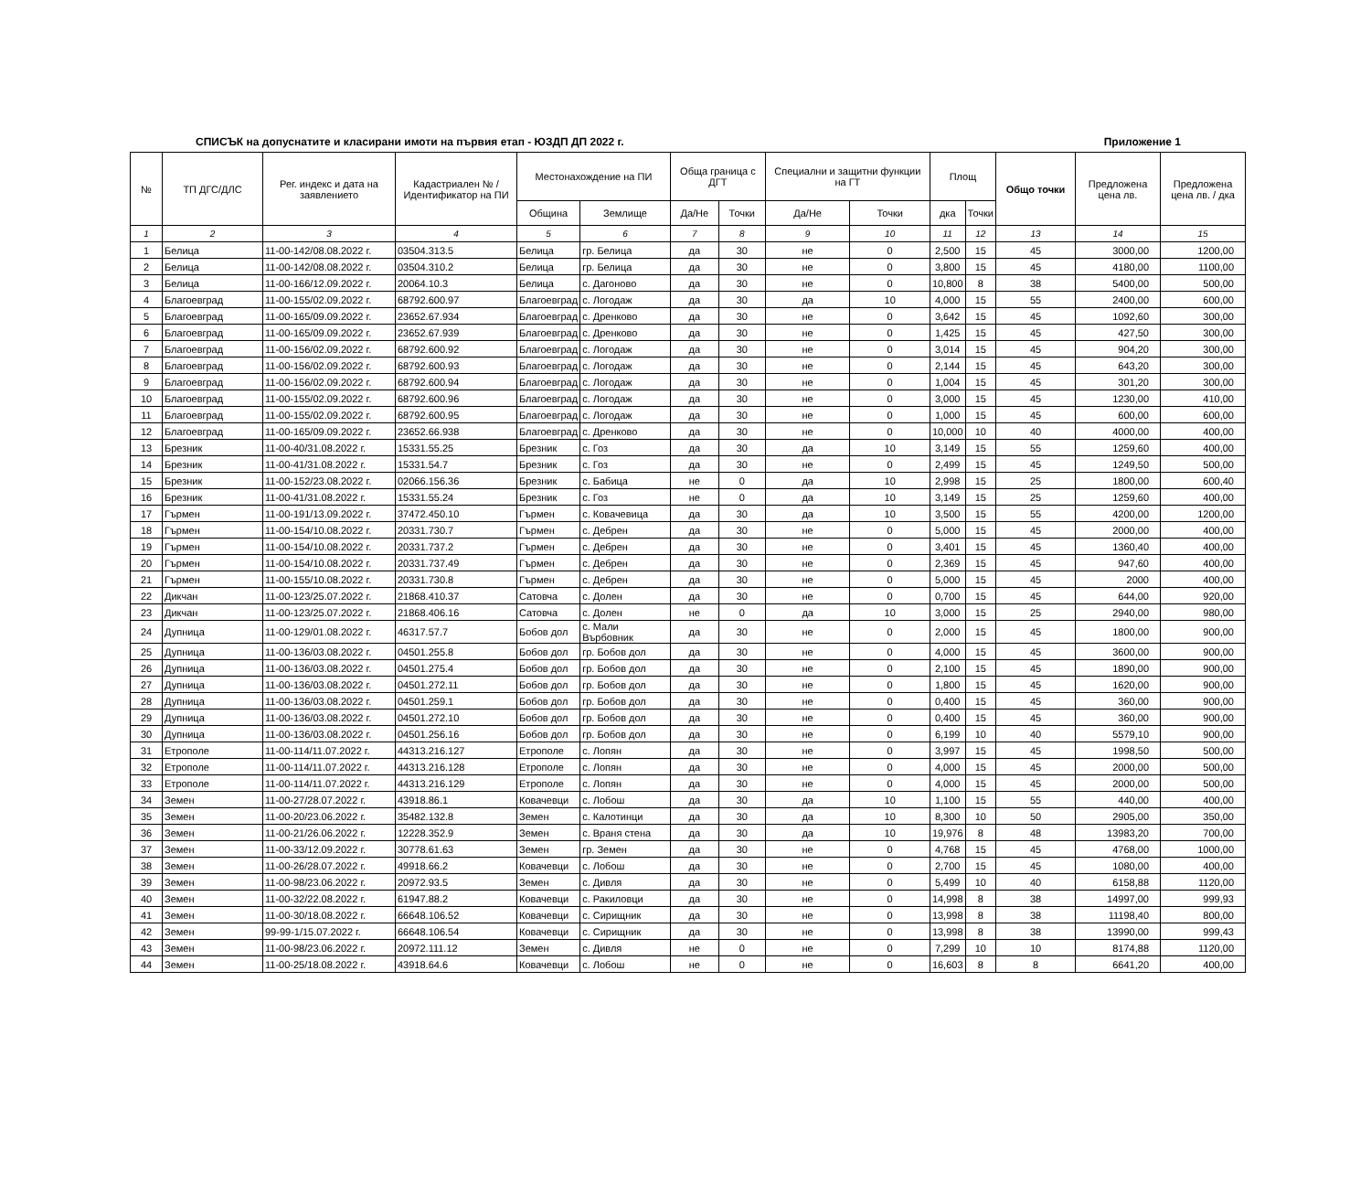СПИСЪК на допуснатите и класирани имоти на първия етап - ЮЗДП ДП 2022 г. Приложение 1
| № | ТП ДГС/ДЛС | Рег. индекс и дата на заявлението | Кадастриален № / Идентификатор на ПИ | Местонахождение на ПИ | | Обща граница с ДГТ | | Специални и защитни функции на ГТ | | Площ | | Общо точки | Предложена цена лв. | Предложена цена лв. / дка |
| --- | --- | --- | --- | --- | --- | --- | --- | --- | --- | --- | --- | --- | --- | --- |
| | | | | Община | Землище | Да/Не | Точки | Да/Не | Точки | дка | Точки | | | |
| 1 | 2 | 3 | 4 | 5 | 6 | 7 | 8 | 9 | 10 | 11 | 12 | 13 | 14 | 15 |
| 1 | Белица | 11-00-142/08.08.2022 г. | 03504.313.5 | Белица | гр. Белица | да | 30 | не | 0 | 2,500 | 15 | 45 | 3000,00 | 1200,00 |
| 2 | Белица | 11-00-142/08.08.2022 г. | 03504.310.2 | Белица | гр. Белица | да | 30 | не | 0 | 3,800 | 15 | 45 | 4180,00 | 1100,00 |
| 3 | Белица | 11-00-166/12.09.2022 г. | 20064.10.3 | Белица | с. Дагоново | да | 30 | не | 0 | 10,800 | 8 | 38 | 5400,00 | 500,00 |
| 4 | Благоевград | 11-00-155/02.09.2022 г. | 68792.600.97 | Благоевград | с. Логодаж | да | 30 | да | 10 | 4,000 | 15 | 55 | 2400,00 | 600,00 |
| 5 | Благоевград | 11-00-165/09.09.2022 г. | 23652.67.934 | Благоевград | с. Дренково | да | 30 | не | 0 | 3,642 | 15 | 45 | 1092,60 | 300,00 |
| 6 | Благоевград | 11-00-165/09.09.2022 г. | 23652.67.939 | Благоевград | с. Дренково | да | 30 | не | 0 | 1,425 | 15 | 45 | 427,50 | 300,00 |
| 7 | Благоевград | 11-00-156/02.09.2022 г. | 68792.600.92 | Благоевград | с. Логодаж | да | 30 | не | 0 | 3,014 | 15 | 45 | 904,20 | 300,00 |
| 8 | Благоевград | 11-00-156/02.09.2022 г. | 68792.600.93 | Благоевград | с. Логодаж | да | 30 | не | 0 | 2,144 | 15 | 45 | 643,20 | 300,00 |
| 9 | Благоевград | 11-00-156/02.09.2022 г. | 68792.600.94 | Благоевград | с. Логодаж | да | 30 | не | 0 | 1,004 | 15 | 45 | 301,20 | 300,00 |
| 10 | Благоевград | 11-00-155/02.09.2022 г. | 68792.600.96 | Благоевград | с. Логодаж | да | 30 | не | 0 | 3,000 | 15 | 45 | 1230,00 | 410,00 |
| 11 | Благоевград | 11-00-155/02.09.2022 г. | 68792.600.95 | Благоевград | с. Логодаж | да | 30 | не | 0 | 1,000 | 15 | 45 | 600,00 | 600,00 |
| 12 | Благоевград | 11-00-165/09.09.2022 г. | 23652.66.938 | Благоевград | с. Дренково | да | 30 | не | 0 | 10,000 | 10 | 40 | 4000,00 | 400,00 |
| 13 | Брезник | 11-00-40/31.08.2022 г. | 15331.55.25 | Брезник | с. Гоз | да | 30 | да | 10 | 3,149 | 15 | 55 | 1259,60 | 400,00 |
| 14 | Брезник | 11-00-41/31.08.2022 г. | 15331.54.7 | Брезник | с. Гоз | да | 30 | не | 0 | 2,499 | 15 | 45 | 1249,50 | 500,00 |
| 15 | Брезник | 11-00-152/23.08.2022 г. | 02066.156.36 | Брезник | с. Бабица | не | 0 | да | 10 | 2,998 | 15 | 25 | 1800,00 | 600,40 |
| 16 | Брезник | 11-00-41/31.08.2022 г. | 15331.55.24 | Брезник | с. Гоз | не | 0 | да | 10 | 3,149 | 15 | 25 | 1259,60 | 400,00 |
| 17 | Гърмен | 11-00-191/13.09.2022 г. | 37472.450.10 | Гърмен | с. Ковачевица | да | 30 | да | 10 | 3,500 | 15 | 55 | 4200,00 | 1200,00 |
| 18 | Гърмен | 11-00-154/10.08.2022 г. | 20331.730.7 | Гърмен | с. Дебрен | да | 30 | не | 0 | 5,000 | 15 | 45 | 2000,00 | 400,00 |
| 19 | Гърмен | 11-00-154/10.08.2022 г. | 20331.737.2 | Гърмен | с. Дебрен | да | 30 | не | 0 | 3,401 | 15 | 45 | 1360,40 | 400,00 |
| 20 | Гърмен | 11-00-154/10.08.2022 г. | 20331.737.49 | Гърмен | с. Дебрен | да | 30 | не | 0 | 2,369 | 15 | 45 | 947,60 | 400,00 |
| 21 | Гърмен | 11-00-155/10.08.2022 г. | 20331.730.8 | Гърмен | с. Дебрен | да | 30 | не | 0 | 5,000 | 15 | 45 | 2000 | 400,00 |
| 22 | Дикчан | 11-00-123/25.07.2022 г. | 21868.410.37 | Сатовча | с. Долен | да | 30 | не | 0 | 0,700 | 15 | 45 | 644,00 | 920,00 |
| 23 | Дикчан | 11-00-123/25.07.2022 г. | 21868.406.16 | Сатовча | с. Долен | не | 0 | да | 10 | 3,000 | 15 | 25 | 2940,00 | 980,00 |
| 24 | Дупница | 11-00-129/01.08.2022 г. | 46317.57.7 | Бобов дол | с. Мали Върбовник | да | 30 | не | 0 | 2,000 | 15 | 45 | 1800,00 | 900,00 |
| 25 | Дупница | 11-00-136/03.08.2022 г. | 04501.255.8 | Бобов дол | гр. Бобов дол | да | 30 | не | 0 | 4,000 | 15 | 45 | 3600,00 | 900,00 |
| 26 | Дупница | 11-00-136/03.08.2022 г. | 04501.275.4 | Бобов дол | гр. Бобов дол | да | 30 | не | 0 | 2,100 | 15 | 45 | 1890,00 | 900,00 |
| 27 | Дупница | 11-00-136/03.08.2022 г. | 04501.272.11 | Бобов дол | гр. Бобов дол | да | 30 | не | 0 | 1,800 | 15 | 45 | 1620,00 | 900,00 |
| 28 | Дупница | 11-00-136/03.08.2022 г. | 04501.259.1 | Бобов дол | гр. Бобов дол | да | 30 | не | 0 | 0,400 | 15 | 45 | 360,00 | 900,00 |
| 29 | Дупница | 11-00-136/03.08.2022 г. | 04501.272.10 | Бобов дол | гр. Бобов дол | да | 30 | не | 0 | 0,400 | 15 | 45 | 360,00 | 900,00 |
| 30 | Дупница | 11-00-136/03.08.2022 г. | 04501.256.16 | Бобов дол | гр. Бобов дол | да | 30 | не | 0 | 6,199 | 10 | 40 | 5579,10 | 900,00 |
| 31 | Етрополе | 11-00-114/11.07.2022 г. | 44313.216.127 | Етрополе | с. Лопян | да | 30 | не | 0 | 3,997 | 15 | 45 | 1998,50 | 500,00 |
| 32 | Етрополе | 11-00-114/11.07.2022 г. | 44313.216.128 | Етрополе | с. Лопян | да | 30 | не | 0 | 4,000 | 15 | 45 | 2000,00 | 500,00 |
| 33 | Етрополе | 11-00-114/11.07.2022 г. | 44313.216.129 | Етрополе | с. Лопян | да | 30 | не | 0 | 4,000 | 15 | 45 | 2000,00 | 500,00 |
| 34 | Земен | 11-00-27/28.07.2022 г. | 43918.86.1 | Ковачевци | с. Лобош | да | 30 | да | 10 | 1,100 | 15 | 55 | 440,00 | 400,00 |
| 35 | Земен | 11-00-20/23.06.2022 г. | 35482.132.8 | Земен | с. Калотинци | да | 30 | да | 10 | 8,300 | 10 | 50 | 2905,00 | 350,00 |
| 36 | Земен | 11-00-21/26.06.2022 г. | 12228.352.9 | Земен | с. Враня стена | да | 30 | да | 10 | 19,976 | 8 | 48 | 13983,20 | 700,00 |
| 37 | Земен | 11-00-33/12.09.2022 г. | 30778.61.63 | Земен | гр. Земен | да | 30 | не | 0 | 4,768 | 15 | 45 | 4768,00 | 1000,00 |
| 38 | Земен | 11-00-26/28.07.2022 г. | 49918.66.2 | Ковачевци | с. Лобош | да | 30 | не | 0 | 2,700 | 15 | 45 | 1080,00 | 400,00 |
| 39 | Земен | 11-00-98/23.06.2022 г. | 20972.93.5 | Земен | с. Дивля | да | 30 | не | 0 | 5,499 | 10 | 40 | 6158,88 | 1120,00 |
| 40 | Земен | 11-00-32/22.08.2022 г. | 61947.88.2 | Ковачевци | с. Ракиловци | да | 30 | не | 0 | 14,998 | 8 | 38 | 14997,00 | 999,93 |
| 41 | Земен | 11-00-30/18.08.2022 г. | 66648.106.52 | Ковачевци | с. Сирищник | да | 30 | не | 0 | 13,998 | 8 | 38 | 11198,40 | 800,00 |
| 42 | Земен | 99-99-1/15.07.2022 г. | 66648.106.54 | Ковачевци | с. Сирищник | да | 30 | не | 0 | 13,998 | 8 | 38 | 13990,00 | 999,43 |
| 43 | Земен | 11-00-98/23.06.2022 г. | 20972.111.12 | Земен | с. Дивля | не | 0 | не | 0 | 7,299 | 10 | 10 | 8174,88 | 1120,00 |
| 44 | Земен | 11-00-25/18.08.2022 г. | 43918.64.6 | Ковачевци | с. Лобош | не | 0 | не | 0 | 16,603 | 8 | 8 | 6641,20 | 400,00 |